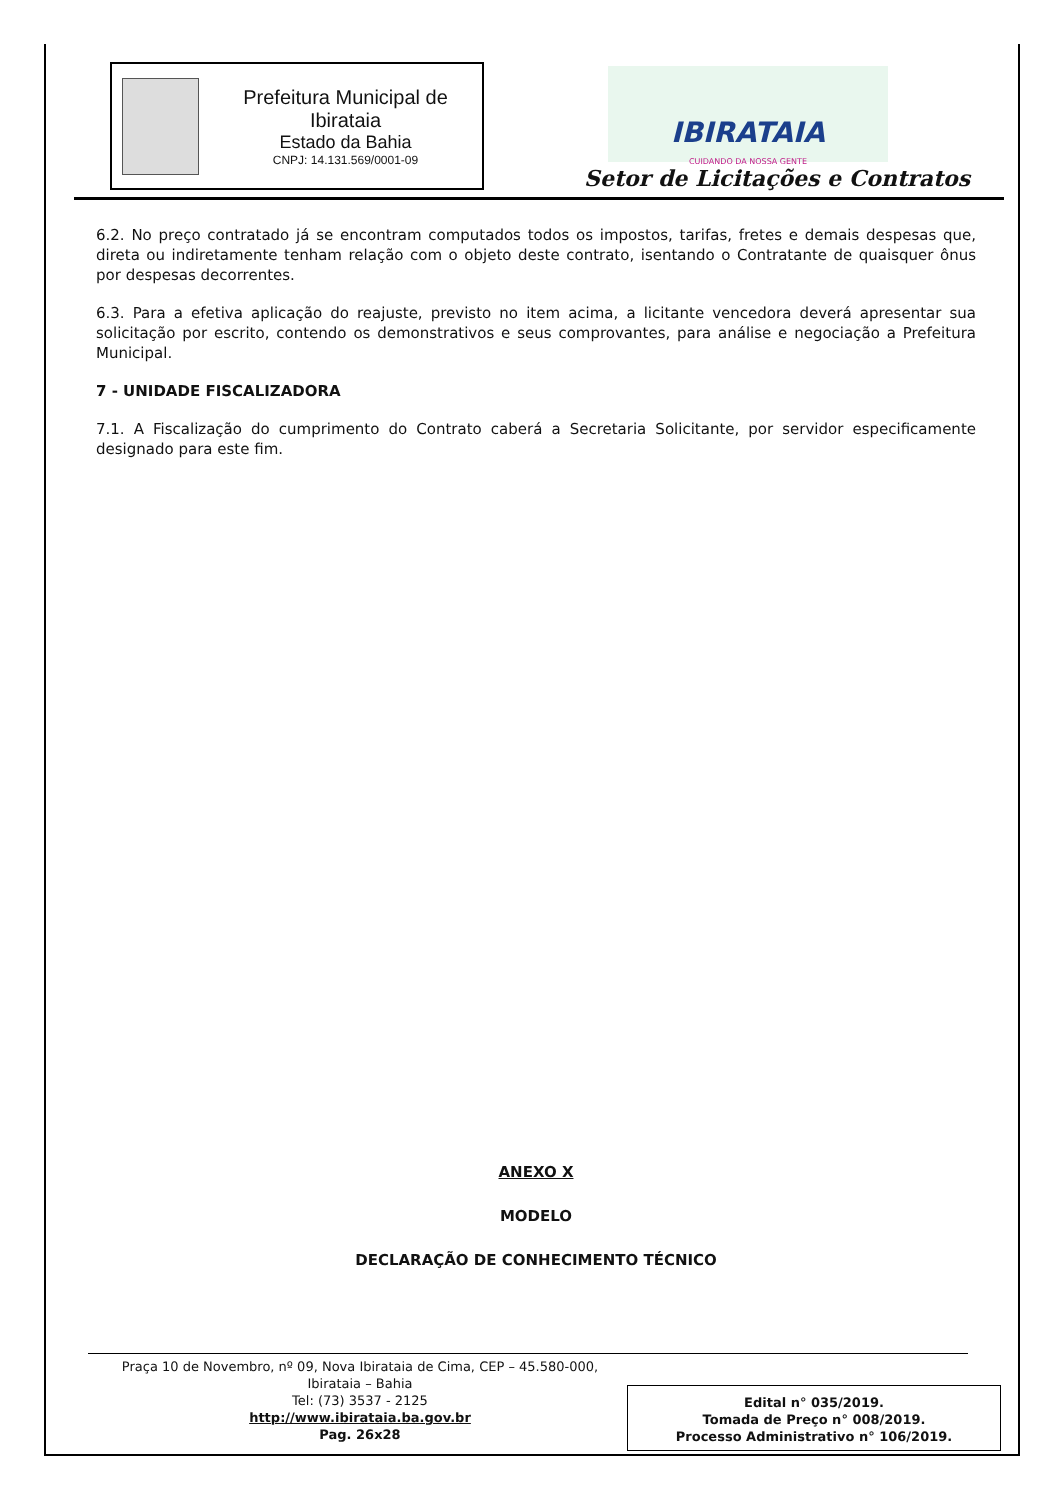Prefeitura Municipal de Ibirataia
Estado da Bahia
CNPJ: 14.131.569/0001-09
IBIRATAIA
CUIDANDO DA NOSSA GENTE
Setor de Licitações e Contratos
6.2. No preço contratado já se encontram computados todos os impostos, tarifas, fretes e demais despesas que, direta ou indiretamente tenham relação com o objeto deste contrato, isentando o Contratante de quaisquer ônus por despesas decorrentes.
6.3. Para a efetiva aplicação do reajuste, previsto no item acima, a licitante vencedora deverá apresentar sua solicitação por escrito, contendo os demonstrativos e seus comprovantes, para análise e negociação a Prefeitura Municipal.
7 - UNIDADE FISCALIZADORA
7.1. A Fiscalização do cumprimento do Contrato caberá a Secretaria Solicitante, por servidor especificamente designado para este fim.
ANEXO X
MODELO
DECLARAÇÃO DE CONHECIMENTO TÉCNICO
Praça 10 de Novembro, nº 09, Nova Ibirataia de Cima, CEP – 45.580-000,
Ibirataia – Bahia
Tel: (73) 3537 - 2125
http://www.ibirataia.ba.gov.br
Pag. 26x28
Edital n° 035/2019.
Tomada de Preço n° 008/2019.
Processo Administrativo n° 106/2019.